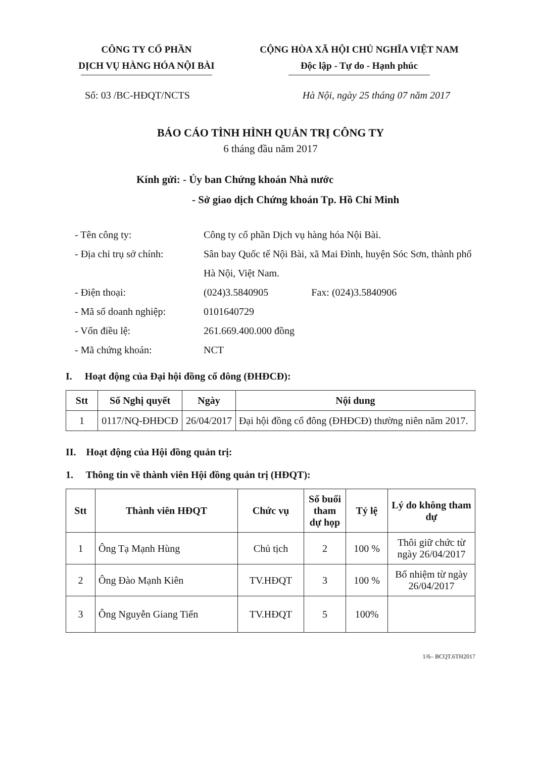CÔNG TY CỔ PHẦN
DỊCH VỤ HÀNG HÓA NỘI BÀI
CỘNG HÒA XÃ HỘI CHỦ NGHĨA VIỆT NAM
Độc lập - Tự do - Hạnh phúc
Số: 03 /BC-HĐQT/NCTS Hà Nội, ngày 25 tháng 07 năm 2017
BÁO CÁO TÌNH HÌNH QUẢN TRỊ CÔNG TY
6 tháng đầu năm 2017
Kính gửi: - Ủy ban Chứng khoán Nhà nước
- Sở giao dịch Chứng khoán Tp. Hồ Chí Minh
- Tên công ty: Công ty cổ phần Dịch vụ hàng hóa Nội Bài.
- Địa chỉ trụ sở chính: Sân bay Quốc tế Nội Bài, xã Mai Đình, huyện Sóc Sơn, thành phố Hà Nội, Việt Nam.
- Điện thoại: (024)3.5840905 Fax: (024)3.5840906
- Mã số doanh nghiệp: 0101640729
- Vốn điều lệ: 261.669.400.000 đồng
- Mã chứng khoán: NCT
I. Hoạt động của Đại hội đồng cổ đông (ĐHĐCĐ):
| Stt | Số Nghị quyết | Ngày | Nội dung |
| --- | --- | --- | --- |
| 1 | 0117/NQ-ĐHĐCĐ | 26/04/2017 | Đại hội đồng cổ đông (ĐHĐCĐ) thường niên năm 2017. |
II. Hoạt động của Hội đồng quản trị:
1. Thông tin về thành viên Hội đồng quản trị (HĐQT):
| Stt | Thành viên HĐQT | Chức vụ | Số buổi tham dự họp | Tỷ lệ | Lý do không tham dự |
| --- | --- | --- | --- | --- | --- |
| 1 | Ông Tạ Mạnh Hùng | Chủ tịch | 2 | 100 % | Thôi giữ chức từ ngày 26/04/2017 |
| 2 | Ông Đào Mạnh Kiên | TV.HĐQT | 3 | 100 % | Bổ nhiệm từ ngày 26/04/2017 |
| 3 | Ông Nguyễn Giang Tiến | TV.HĐQT | 5 | 100% | |
1/6– BCQT.6TH2017